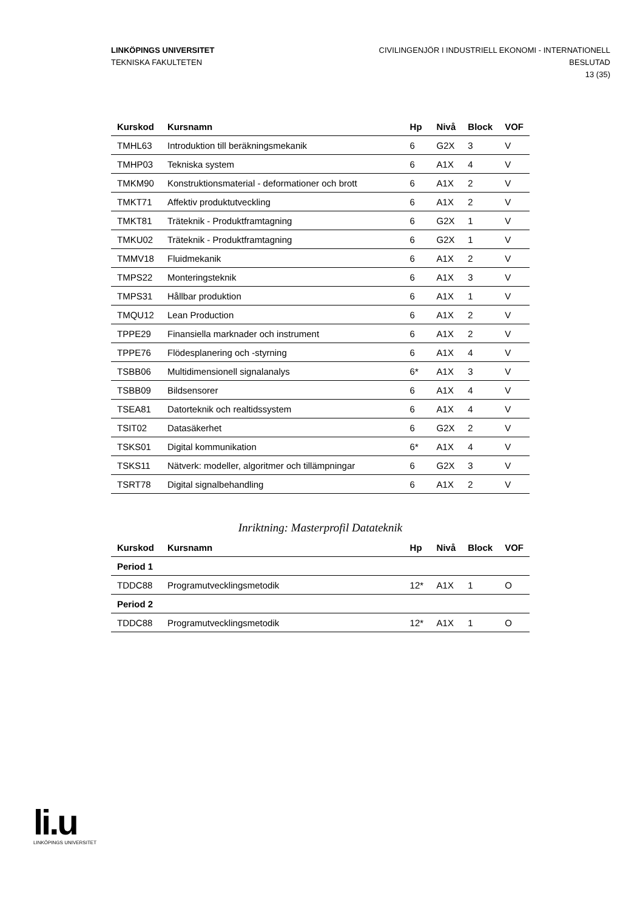LINKÖPINGS UNIVERSITET
TEKNISKA FAKULTETEN
CIVILINGENJÖR I INDUSTRIELL EKONOMI - INTERNATIONELL
BESLUTAD
13 (35)
| Kurskod | Kursnamn | Hp | Nivå | Block | VOF |
| --- | --- | --- | --- | --- | --- |
| TMHL63 | Introduktion till beräkningsmekanik | 6 | G2X | 3 | V |
| TMHP03 | Tekniska system | 6 | A1X | 4 | V |
| TMKM90 | Konstruktionsmaterial - deformationer och brott | 6 | A1X | 2 | V |
| TMKT71 | Affektiv produktutveckling | 6 | A1X | 2 | V |
| TMKT81 | Träteknik - Produktframtagning | 6 | G2X | 1 | V |
| TMKU02 | Träteknik - Produktframtagning | 6 | G2X | 1 | V |
| TMMV18 | Fluidmekanik | 6 | A1X | 2 | V |
| TMPS22 | Monteringsteknik | 6 | A1X | 3 | V |
| TMPS31 | Hållbar produktion | 6 | A1X | 1 | V |
| TMQU12 | Lean Production | 6 | A1X | 2 | V |
| TPPE29 | Finansiella marknader och instrument | 6 | A1X | 2 | V |
| TPPE76 | Flödesplanering och -styrning | 6 | A1X | 4 | V |
| TSBB06 | Multidimensionell signalanalys | 6* | A1X | 3 | V |
| TSBB09 | Bildsensorer | 6 | A1X | 4 | V |
| TSEA81 | Datorteknik och realtidssystem | 6 | A1X | 4 | V |
| TSIT02 | Datasäkerhet | 6 | G2X | 2 | V |
| TSKS01 | Digital kommunikation | 6* | A1X | 4 | V |
| TSKS11 | Nätverk: modeller, algoritmer och tillämpningar | 6 | G2X | 3 | V |
| TSRT78 | Digital signalbehandling | 6 | A1X | 2 | V |
Inriktning: Masterprofil Datateknik
| Kurskod | Kursnamn | Hp | Nivå | Block | VOF |
| --- | --- | --- | --- | --- | --- |
| Period 1 | | | | | |
| TDDC88 | Programutvecklingsmetodik | 12* | A1X | 1 | O |
| Period 2 | | | | | |
| TDDC88 | Programutvecklingsmetodik | 12* | A1X | 1 | O |
li.u
LINKÖPINGS UNIVERSITET